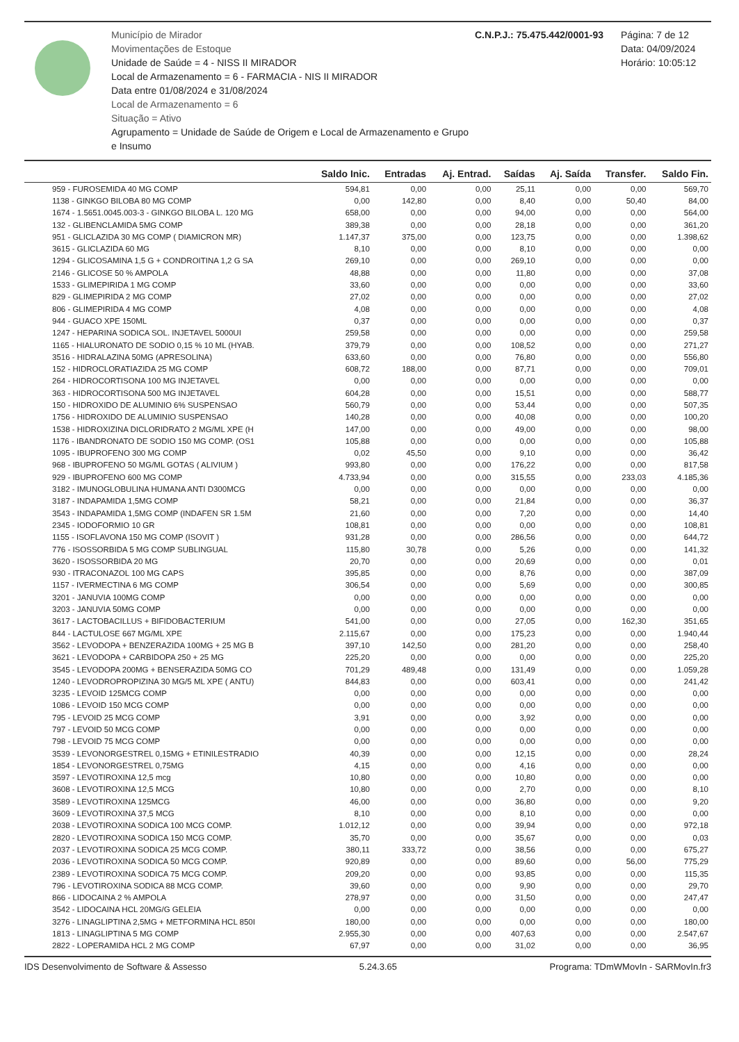Município de Mirador
Movimentações de Estoque
Unidade de Saúde = 4 - NISS II MIRADOR
Local de Armazenamento = 6 - FARMACIA - NIS II MIRADOR
Data entre 01/08/2024 e 31/08/2024
Local de Armazenamento = 6
Situação = Ativo
Agrupamento = Unidade de Saúde de Origem e Local de Armazenamento e Grupo e Insumo
C.N.P.J.: 75.475.442/0001-93 Página: 7 de 12
Data: 04/09/2024
Horário: 10:05:12
| | Saldo Inic. | Entradas | Aj. Entrad. | Saídas | Aj. Saída | Transfer. | Saldo Fin. |
| --- | --- | --- | --- | --- | --- | --- | --- |
| 959 - FUROSEMIDA 40 MG COMP | 594,81 | 0,00 | 0,00 | 25,11 | 0,00 | 0,00 | 569,70 |
| 1138 - GINKGO BILOBA 80 MG COMP | 0,00 | 142,80 | 0,00 | 8,40 | 0,00 | 50,40 | 84,00 |
| 1674 - 1.5651.0045.003-3 - GINKGO BILOBA L. 120 MG | 658,00 | 0,00 | 0,00 | 94,00 | 0,00 | 0,00 | 564,00 |
| 132 - GLIBENCLAMIDA 5MG COMP | 389,38 | 0,00 | 0,00 | 28,18 | 0,00 | 0,00 | 361,20 |
| 951 - GLICLAZIDA 30 MG COMP ( DIAMICRON MR) | 1.147,37 | 375,00 | 0,00 | 123,75 | 0,00 | 0,00 | 1.398,62 |
| 3615 - GLICLAZIDA 60 MG | 8,10 | 0,00 | 0,00 | 8,10 | 0,00 | 0,00 | 0,00 |
| 1294 - GLICOSAMINA 1,5 G + CONDROITINA 1,2 G SA | 269,10 | 0,00 | 0,00 | 269,10 | 0,00 | 0,00 | 0,00 |
| 2146 - GLICOSE 50 % AMPOLA | 48,88 | 0,00 | 0,00 | 11,80 | 0,00 | 0,00 | 37,08 |
| 1533 - GLIMEPIRIDA 1 MG COMP | 33,60 | 0,00 | 0,00 | 0,00 | 0,00 | 0,00 | 33,60 |
| 829 - GLIMEPIRIDA 2 MG COMP | 27,02 | 0,00 | 0,00 | 0,00 | 0,00 | 0,00 | 27,02 |
| 806 - GLIMEPIRIDA 4 MG COMP | 4,08 | 0,00 | 0,00 | 0,00 | 0,00 | 0,00 | 4,08 |
| 944 - GUACO XPE 150ML | 0,37 | 0,00 | 0,00 | 0,00 | 0,00 | 0,00 | 0,37 |
| 1247 - HEPARINA SODICA SOL. INJETAVEL 5000UI | 259,58 | 0,00 | 0,00 | 0,00 | 0,00 | 0,00 | 259,58 |
| 1165 - HIALURONATO DE SODIO 0,15 % 10 ML (HYAB. | 379,79 | 0,00 | 0,00 | 108,52 | 0,00 | 0,00 | 271,27 |
| 3516 - HIDRALAZINA 50MG (APRESOLINA) | 633,60 | 0,00 | 0,00 | 76,80 | 0,00 | 0,00 | 556,80 |
| 152 - HIDROCLORATIAZIDA 25 MG COMP | 608,72 | 188,00 | 0,00 | 87,71 | 0,00 | 0,00 | 709,01 |
| 264 - HIDROCORTISONA 100 MG INJETAVEL | 0,00 | 0,00 | 0,00 | 0,00 | 0,00 | 0,00 | 0,00 |
| 363 - HIDROCORTISONA 500 MG INJETAVEL | 604,28 | 0,00 | 0,00 | 15,51 | 0,00 | 0,00 | 588,77 |
| 150 - HIDROXIDO DE ALUMINIO 6% SUSPENSAO | 560,79 | 0,00 | 0,00 | 53,44 | 0,00 | 0,00 | 507,35 |
| 1756 - HIDROXIDO DE ALUMINIO SUSPENSAO | 140,28 | 0,00 | 0,00 | 40,08 | 0,00 | 0,00 | 100,20 |
| 1538 - HIDROXIZINA DICLORIDRATO 2 MG/ML XPE (H | 147,00 | 0,00 | 0,00 | 49,00 | 0,00 | 0,00 | 98,00 |
| 1176 - IBANDRONATO DE SODIO 150 MG COMP. (OS1 | 105,88 | 0,00 | 0,00 | 0,00 | 0,00 | 0,00 | 105,88 |
| 1095 - IBUPROFENO 300 MG COMP | 0,02 | 45,50 | 0,00 | 9,10 | 0,00 | 0,00 | 36,42 |
| 968 - IBUPROFENO 50 MG/ML GOTAS ( ALIVIUM ) | 993,80 | 0,00 | 0,00 | 176,22 | 0,00 | 0,00 | 817,58 |
| 929 - IBUPROFENO 600 MG COMP | 4.733,94 | 0,00 | 0,00 | 315,55 | 0,00 | 233,03 | 4.185,36 |
| 3182 - IMUNOGLOBULINA HUMANA ANTI D300MCG | 0,00 | 0,00 | 0,00 | 0,00 | 0,00 | 0,00 | 0,00 |
| 3187 - INDAPAMIDA 1,5MG COMP | 58,21 | 0,00 | 0,00 | 21,84 | 0,00 | 0,00 | 36,37 |
| 3543 - INDAPAMIDA 1,5MG COMP (INDAFEN SR 1.5M | 21,60 | 0,00 | 0,00 | 7,20 | 0,00 | 0,00 | 14,40 |
| 2345 - IODOFORMIO 10 GR | 108,81 | 0,00 | 0,00 | 0,00 | 0,00 | 0,00 | 108,81 |
| 1155 - ISOFLAVONA 150 MG COMP (ISOVIT ) | 931,28 | 0,00 | 0,00 | 286,56 | 0,00 | 0,00 | 644,72 |
| 776 - ISOSSORBIDA 5 MG COMP SUBLINGUAL | 115,80 | 30,78 | 0,00 | 5,26 | 0,00 | 0,00 | 141,32 |
| 3620 - ISOSSORBIDA 20 MG | 20,70 | 0,00 | 0,00 | 20,69 | 0,00 | 0,00 | 0,01 |
| 930 - ITRACONAZOL 100 MG CAPS | 395,85 | 0,00 | 0,00 | 8,76 | 0,00 | 0,00 | 387,09 |
| 1157 - IVERMECTINA 6 MG COMP | 306,54 | 0,00 | 0,00 | 5,69 | 0,00 | 0,00 | 300,85 |
| 3201 - JANUVIA 100MG COMP | 0,00 | 0,00 | 0,00 | 0,00 | 0,00 | 0,00 | 0,00 |
| 3203 - JANUVIA 50MG COMP | 0,00 | 0,00 | 0,00 | 0,00 | 0,00 | 0,00 | 0,00 |
| 3617 - LACTOBACILLUS + BIFIDOBACTERIUM | 541,00 | 0,00 | 0,00 | 27,05 | 0,00 | 162,30 | 351,65 |
| 844 - LACTULOSE 667 MG/ML XPE | 2.115,67 | 0,00 | 0,00 | 175,23 | 0,00 | 0,00 | 1.940,44 |
| 3562 - LEVODOPA + BENZERAZIDA 100MG + 25 MG B | 397,10 | 142,50 | 0,00 | 281,20 | 0,00 | 0,00 | 258,40 |
| 3621 - LEVODOPA + CARBIDOPA 250 + 25 MG | 225,20 | 0,00 | 0,00 | 0,00 | 0,00 | 0,00 | 225,20 |
| 3545 - LEVODOPA 200MG + BENSERAZIDA 50MG CO | 701,29 | 489,48 | 0,00 | 131,49 | 0,00 | 0,00 | 1.059,28 |
| 1240 - LEVODROPROPIZINA 30 MG/5 ML XPE ( ANTU) | 844,83 | 0,00 | 0,00 | 603,41 | 0,00 | 0,00 | 241,42 |
| 3235 - LEVOID 125MCG COMP | 0,00 | 0,00 | 0,00 | 0,00 | 0,00 | 0,00 | 0,00 |
| 1086 - LEVOID 150 MCG COMP | 0,00 | 0,00 | 0,00 | 0,00 | 0,00 | 0,00 | 0,00 |
| 795 - LEVOID 25 MCG COMP | 3,91 | 0,00 | 0,00 | 3,92 | 0,00 | 0,00 | 0,00 |
| 797 - LEVOID 50 MCG COMP | 0,00 | 0,00 | 0,00 | 0,00 | 0,00 | 0,00 | 0,00 |
| 798 - LEVOID 75 MCG COMP | 0,00 | 0,00 | 0,00 | 0,00 | 0,00 | 0,00 | 0,00 |
| 3539 - LEVONORGESTREL 0,15MG + ETINILESTRADIO | 40,39 | 0,00 | 0,00 | 12,15 | 0,00 | 0,00 | 28,24 |
| 1854 - LEVONORGESTREL 0,75MG | 4,15 | 0,00 | 0,00 | 4,16 | 0,00 | 0,00 | 0,00 |
| 3597 - LEVOTIROXINA 12,5 mcg | 10,80 | 0,00 | 0,00 | 10,80 | 0,00 | 0,00 | 0,00 |
| 3608 - LEVOTIROXINA 12,5 MCG | 10,80 | 0,00 | 0,00 | 2,70 | 0,00 | 0,00 | 8,10 |
| 3589 - LEVOTIROXINA 125MCG | 46,00 | 0,00 | 0,00 | 36,80 | 0,00 | 0,00 | 9,20 |
| 3609 - LEVOTIROXINA 37,5 MCG | 8,10 | 0,00 | 0,00 | 8,10 | 0,00 | 0,00 | 0,00 |
| 2038 - LEVOTIROXINA SODICA 100 MCG COMP. | 1.012,12 | 0,00 | 0,00 | 39,94 | 0,00 | 0,00 | 972,18 |
| 2820 - LEVOTIROXINA SODICA 150 MCG COMP. | 35,70 | 0,00 | 0,00 | 35,67 | 0,00 | 0,00 | 0,03 |
| 2037 - LEVOTIROXINA SODICA 25 MCG COMP. | 380,11 | 333,72 | 0,00 | 38,56 | 0,00 | 0,00 | 675,27 |
| 2036 - LEVOTIROXINA SODICA 50 MCG COMP. | 920,89 | 0,00 | 0,00 | 89,60 | 0,00 | 56,00 | 775,29 |
| 2389 - LEVOTIROXINA SODICA 75 MCG COMP. | 209,20 | 0,00 | 0,00 | 93,85 | 0,00 | 0,00 | 115,35 |
| 796 - LEVOTIROXINA SODICA 88 MCG COMP. | 39,60 | 0,00 | 0,00 | 9,90 | 0,00 | 0,00 | 29,70 |
| 866 - LIDOCAINA 2 % AMPOLA | 278,97 | 0,00 | 0,00 | 31,50 | 0,00 | 0,00 | 247,47 |
| 3542 - LIDOCAINA HCL 20MG/G GELEIA | 0,00 | 0,00 | 0,00 | 0,00 | 0,00 | 0,00 | 0,00 |
| 3276 - LINAGLIPTINA 2,5MG + METFORMINA HCL 850I | 180,00 | 0,00 | 0,00 | 0,00 | 0,00 | 0,00 | 180,00 |
| 1813 - LINAGLIPTINA 5 MG COMP | 2.955,30 | 0,00 | 0,00 | 407,63 | 0,00 | 0,00 | 2.547,67 |
| 2822 - LOPERAMIDA HCL 2 MG COMP | 67,97 | 0,00 | 0,00 | 31,02 | 0,00 | 0,00 | 36,95 |
IDS Desenvolvimento de Software & Assesso 5.24.3.65 Programa: TDmWMovIn - SARMovIn.fr3